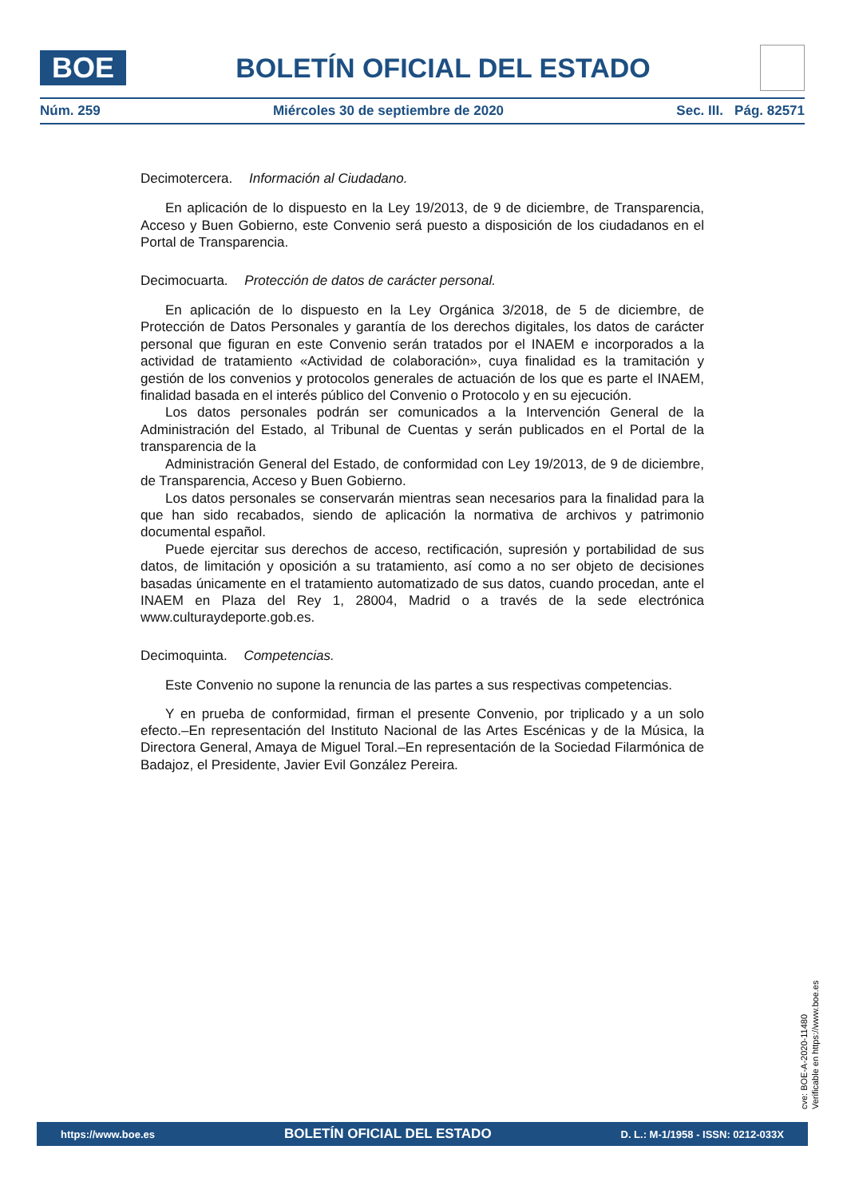BOE
BOLETÍN OFICIAL DEL ESTADO
Núm. 259 Miércoles 30 de septiembre de 2020 Sec. III. Pág. 82571
Decimotercera. Información al Ciudadano.
En aplicación de lo dispuesto en la Ley 19/2013, de 9 de diciembre, de Transparencia, Acceso y Buen Gobierno, este Convenio será puesto a disposición de los ciudadanos en el Portal de Transparencia.
Decimocuarta. Protección de datos de carácter personal.
En aplicación de lo dispuesto en la Ley Orgánica 3/2018, de 5 de diciembre, de Protección de Datos Personales y garantía de los derechos digitales, los datos de carácter personal que figuran en este Convenio serán tratados por el INAEM e incorporados a la actividad de tratamiento «Actividad de colaboración», cuya finalidad es la tramitación y gestión de los convenios y protocolos generales de actuación de los que es parte el INAEM, finalidad basada en el interés público del Convenio o Protocolo y en su ejecución.
Los datos personales podrán ser comunicados a la Intervención General de la Administración del Estado, al Tribunal de Cuentas y serán publicados en el Portal de la transparencia de la
Administración General del Estado, de conformidad con Ley 19/2013, de 9 de diciembre, de Transparencia, Acceso y Buen Gobierno.
Los datos personales se conservarán mientras sean necesarios para la finalidad para la que han sido recabados, siendo de aplicación la normativa de archivos y patrimonio documental español.
Puede ejercitar sus derechos de acceso, rectificación, supresión y portabilidad de sus datos, de limitación y oposición a su tratamiento, así como a no ser objeto de decisiones basadas únicamente en el tratamiento automatizado de sus datos, cuando procedan, ante el INAEM en Plaza del Rey 1, 28004, Madrid o a través de la sede electrónica www.culturaydeporte.gob.es.
Decimoquinta. Competencias.
Este Convenio no supone la renuncia de las partes a sus respectivas competencias.
Y en prueba de conformidad, firman el presente Convenio, por triplicado y a un solo efecto.–En representación del Instituto Nacional de las Artes Escénicas y de la Música, la Directora General, Amaya de Miguel Toral.–En representación de la Sociedad Filarmónica de Badajoz, el Presidente, Javier Evil González Pereira.
cve: BOE-A-2020-11480
Verificable en https://www.boe.es
https://www.boe.es BOLETÍN OFICIAL DEL ESTADO D. L.: M-1/1958 - ISSN: 0212-033X